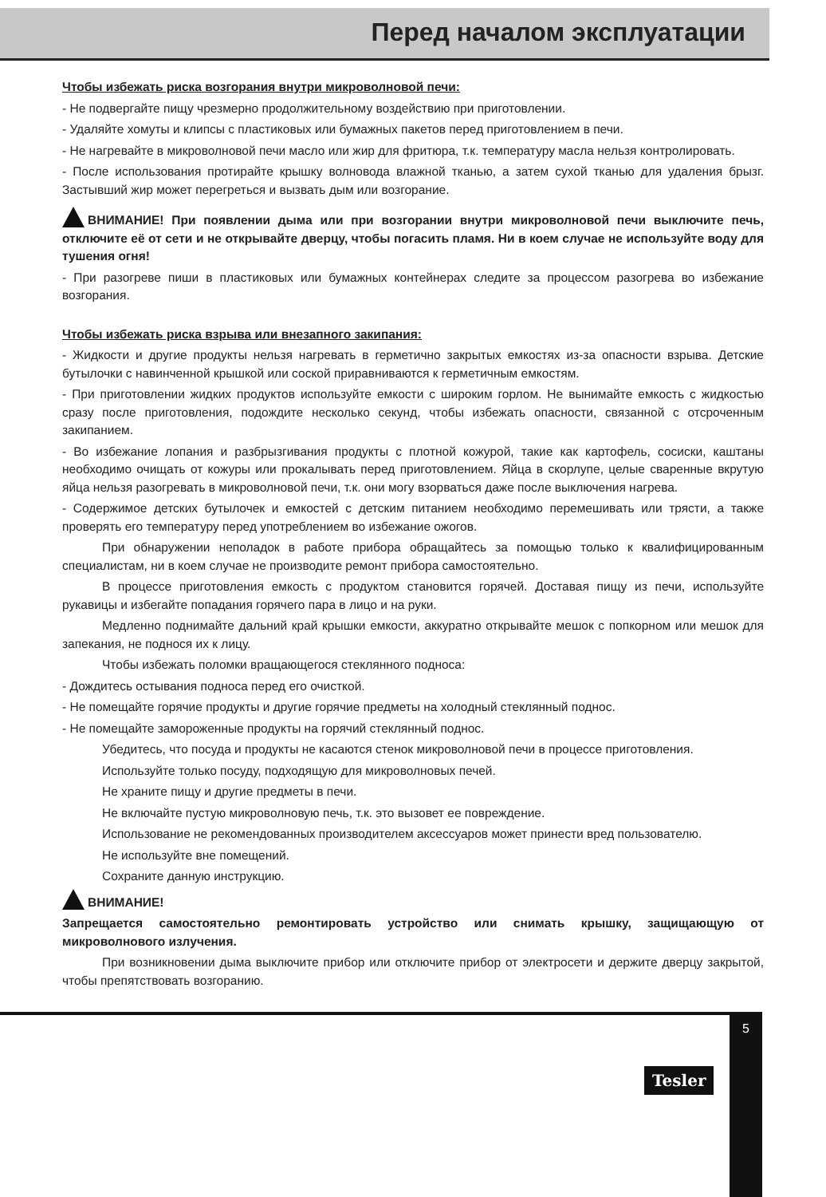Перед началом эксплуатации
Чтобы избежать риска возгорания внутри микроволновой печи:
- Не подвергайте пищу чрезмерно продолжительному воздействию при приготовлении.
- Удаляйте хомуты и клипсы с пластиковых или бумажных пакетов перед приготовлением в печи.
- Не нагревайте в микроволновой печи масло или жир для фритюра, т.к. температуру масла нельзя контролировать.
- После использования протирайте крышку волновода влажной тканью, а затем сухой тканью для удаления брызг. Застывший жир может перегреться и вызвать дым или возгорание.
ВНИМАНИЕ! При появлении дыма или при возгорании внутри микроволновой печи выключите печь, отключите её от сети и не открывайте дверцу, чтобы погасить пламя. Ни в коем случае не используйте воду для тушения огня!
- При разогреве пиши в пластиковых или бумажных контейнерах следите за процессом разогрева во избежание возгорания.
Чтобы избежать риска взрыва или внезапного закипания:
- Жидкости и другие продукты нельзя нагревать в герметично закрытых емкостях из-за опасности взрыва. Детские бутылочки с навинченной крышкой или соской приравниваются к герметичным емкостям.
- При приготовлении жидких продуктов используйте емкости с широким горлом. Не вынимайте емкость с жидкостью сразу после приготовления, подождите несколько секунд, чтобы избежать опасности, связанной с отсроченным закипанием.
- Во избежание лопания и разбрызгивания продукты с плотной кожурой, такие как картофель, сосиски, каштаны необходимо очищать от кожуры или прокалывать перед приготовлением. Яйца в скорлупе, целые сваренные вкрутую яйца нельзя разогревать в микроволновой печи, т.к. они могу взорваться даже после выключения нагрева.
- Содержимое детских бутылочек и емкостей с детским питанием необходимо перемешивать или трясти, а также проверять его температуру перед употреблением во избежание ожогов.
При обнаружении неполадок в работе прибора обращайтесь за помощью только к квалифицированным специалистам, ни в коем случае не производите ремонт прибора самостоятельно.
В процессе приготовления емкость с продуктом становится горячей. Доставая пищу из печи, используйте рукавицы и избегайте попадания горячего пара в лицо и на руки.
Медленно поднимайте дальний край крышки емкости, аккуратно открывайте мешок с попкорном или мешок для запекания, не поднося их к лицу.
Чтобы избежать поломки вращающегося стеклянного подноса:
- Дождитесь остывания подноса перед его очисткой.
- Не помещайте горячие продукты и другие горячие предметы на холодный стеклянный поднос.
- Не помещайте замороженные продукты на горячий стеклянный поднос.
Убедитесь, что посуда и продукты не касаются стенок микроволновой печи в процессе приготовления.
Используйте только посуду, подходящую для микроволновых печей.
Не храните пищу и другие предметы в печи.
Не включайте пустую микроволновую печь, т.к. это вызовет ее повреждение.
Использование не рекомендованных производителем аксессуаров может принести вред пользователю.
Не используйте вне помещений.
Сохраните данную инструкцию.
ВНИМАНИЕ!
Запрещается самостоятельно ремонтировать устройство или снимать крышку, защищающую от микроволнового излучения.
При возникновении дыма выключите прибор или отключите прибор от электросети и держите дверцу закрытой, чтобы препятствовать возгоранию.
Tesler
5